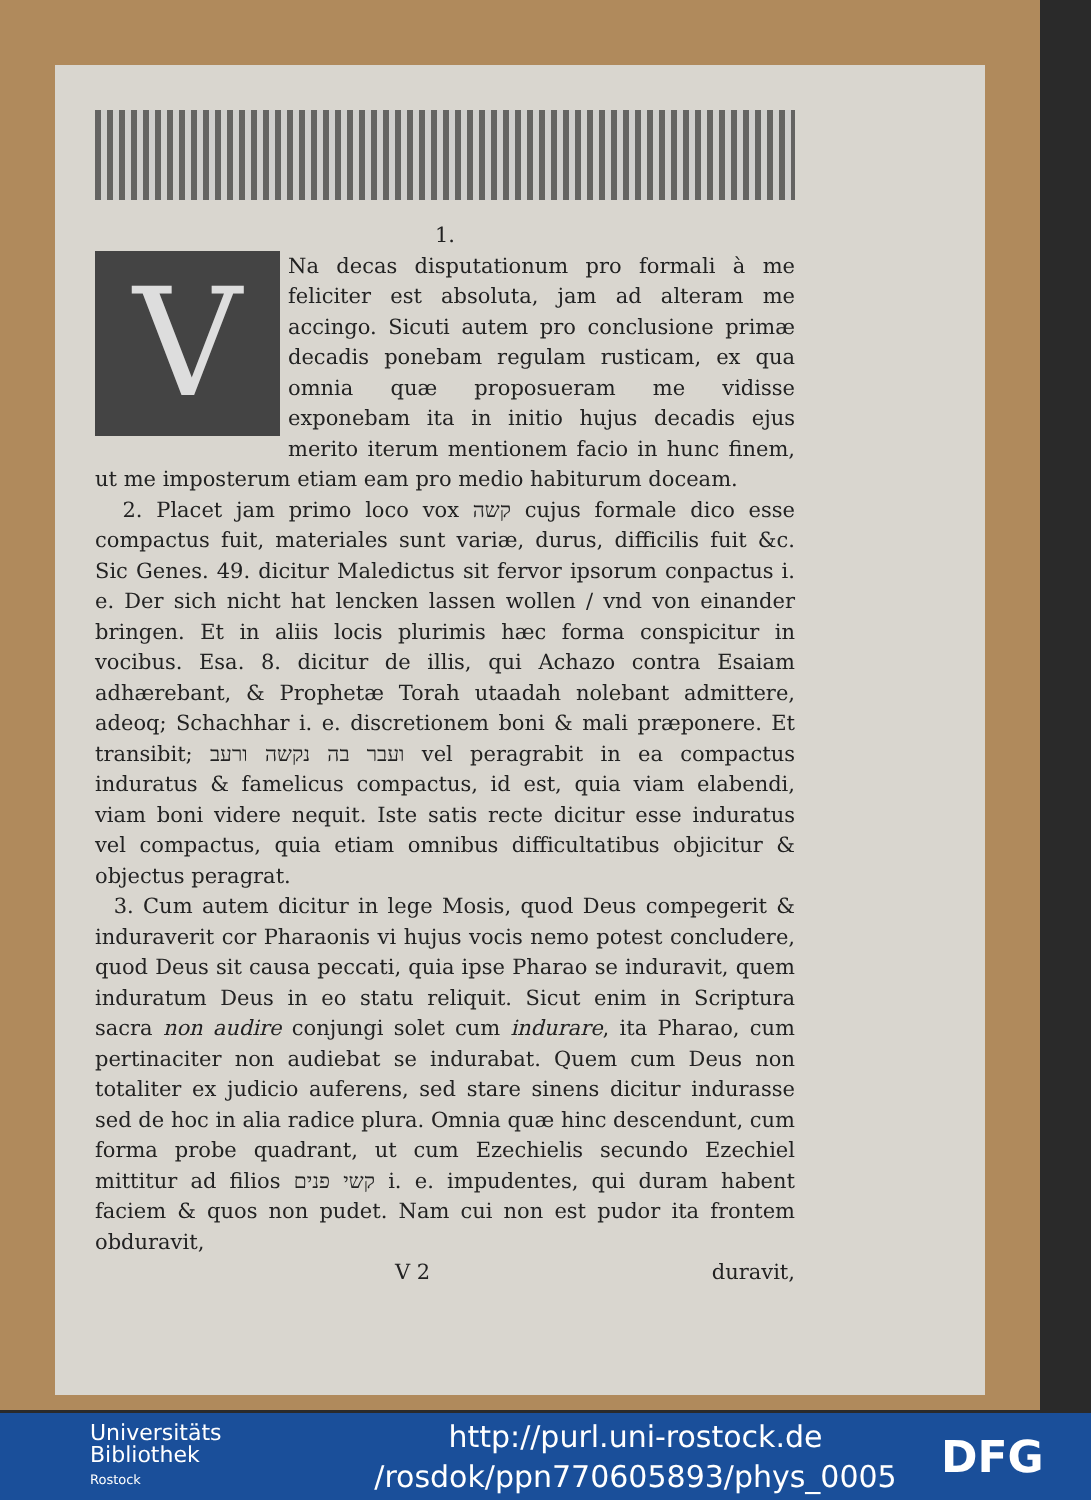1.
V
Na decas disputationum pro formali à me feliciter est absoluta, jam ad alteram me accingo. Sicuti autem pro conclusione primæ decadis ponebam regulam rusticam, ex qua omnia quæ proposueram me vidisse exponebam ita in initio hujus decadis ejus merito iterum mentionem facio in hunc finem, ut me imposterum etiam eam pro medio habiturum doceam.
2. Placet jam primo loco vox קשה cujus formale dico esse compactus fuit, materiales sunt variæ, durus, difficilis fuit &c. Sic Genes. 49. dicitur Maledictus sit fervor ipsorum conpactus i. e. Der sich nicht hat lencken lassen wollen / vnd von einander bringen. Et in aliis locis plurimis hæc forma conspicitur in vocibus. Esa. 8. dicitur de illis, qui Achazo contra Esaiam adhærebant, & Prophetæ Torah utaadah nolebant admittere, adeoq; Schachhar i. e. discretionem boni & mali præponere. Et transibit; ועבר בה נקשה ורעב vel peragrabit in ea compactus induratus & famelicus compactus, id est, quia viam elabendi, viam boni videre nequit. Iste satis recte dicitur esse induratus vel compactus, quia etiam omnibus difficultatibus objicitur & objectus peragrat.
3. Cum autem dicitur in lege Mosis, quod Deus compegerit & induraverit cor Pharaonis vi hujus vocis nemo potest concludere, quod Deus sit causa peccati, quia ipse Pharao se induravit, quem induratum Deus in eo statu reliquit. Sicut enim in Scriptura sacra non audire conjungi solet cum indurare, ita Pharao, cum pertinaciter non audiebat se indurabat. Quem cum Deus non totaliter ex judicio auferens, sed stare sinens dicitur indurasse sed de hoc in alia radice plura. Omnia quæ hinc descendunt, cum forma probe quadrant, ut cum Ezechielis secundo Ezechiel mittitur ad filios קשי פנים i. e. impudentes, qui duram habent faciem & quos non pudet. Nam cui non est pudor ita frontem obduravit,
V 2 duravit,
Universitäts
Bibliothek
Rostock
http://purl.uni-rostock.de
/rosdok/ppn770605893/phys_0005
DFG